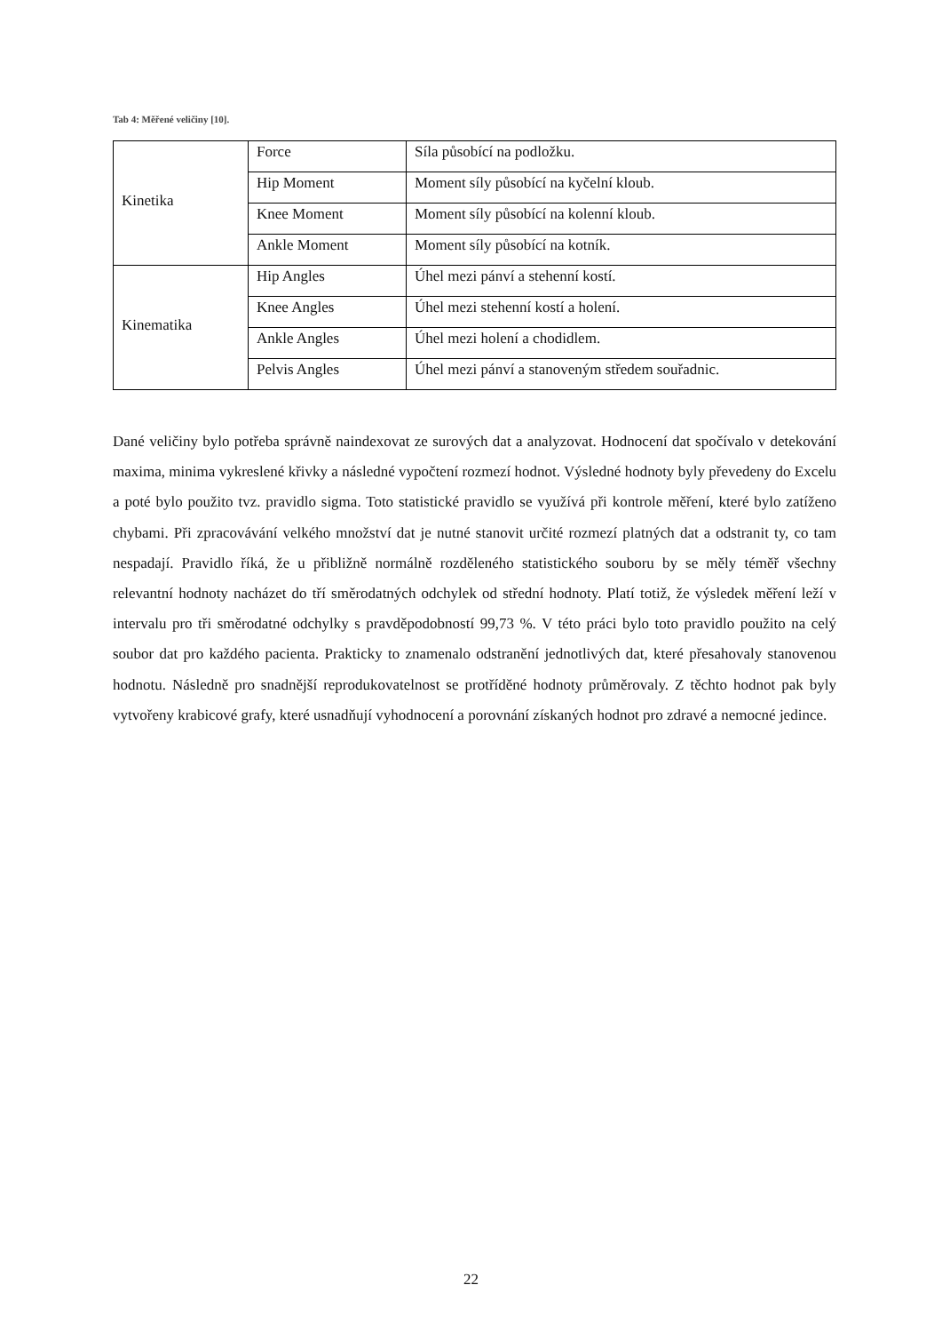Tab 4: Měřené veličiny [10].
| Kinetika | Force | Síla působící na podložku. |
| | Hip Moment | Moment síly působící na kyčelní kloub. |
| | Knee Moment | Moment síly působící na kolenní kloub. |
| | Ankle Moment | Moment síly působící na kotník. |
| Kinematika | Hip Angles | Úhel mezi pánví a stehenní kostí. |
| | Knee Angles | Úhel mezi stehenní kostí a holení. |
| | Ankle Angles | Úhel mezi holení a chodidlem. |
| | Pelvis Angles | Úhel mezi pánví a stanoveným středem souřadnic. |
Dané veličiny bylo potřeba správně naindexovat ze surových dat a analyzovat. Hodnocení dat spočívalo v detekování maxima, minima vykreslené křivky a následné vypočtení rozmezí hodnot. Výsledné hodnoty byly převedeny do Excelu a poté bylo použito tvz. pravidlo sigma. Toto statistické pravidlo se využívá při kontrole měření, které bylo zatíženo chybami. Při zpracovávání velkého množství dat je nutné stanovit určité rozmezí platných dat a odstranit ty, co tam nespadají. Pravidlo říká, že u přibližně normálně rozděleného statistického souboru by se měly téměř všechny relevantní hodnoty nacházet do tří směrodatných odchylek od střední hodnoty. Platí totiž, že výsledek měření leží v intervalu pro tři směrodatné odchylky s pravděpodobností 99,73 %. V této práci bylo toto pravidlo použito na celý soubor dat pro každého pacienta. Prakticky to znamenalo odstranění jednotlivých dat, které přesahovaly stanovenou hodnotu. Následně pro snadnější reprodukovatelnost se protříděné hodnoty průměrovaly. Z těchto hodnot pak byly vytvořeny krabicové grafy, které usnadňují vyhodnocení a porovnání získaných hodnot pro zdravé a nemocné jedince.
22